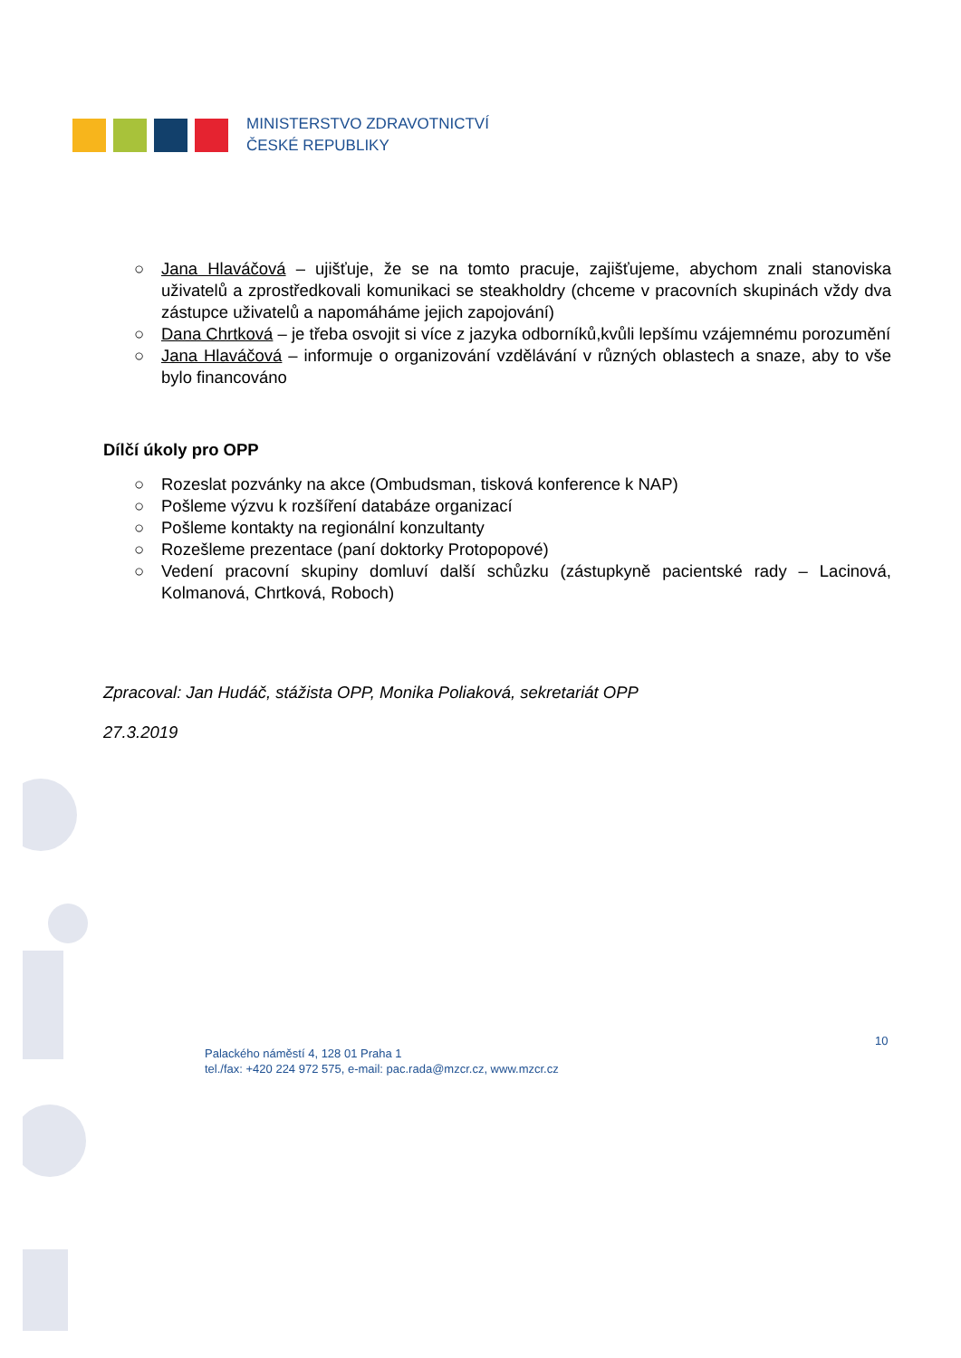MINISTERSTVO ZDRAVOTNICTVÍ
ČESKÉ REPUBLIKY
○ Jana Hlaváčová – ujišťuje, že se na tomto pracuje, zajišťujeme, abychom znali stanoviska uživatelů a zprostředkovali komunikaci se steakholdry (chceme v pracovních skupinách vždy dva zástupce uživatelů a napomáháme jejich zapojování)
○ Dana Chrtková – je třeba osvojit si více z jazyka odborníků,kvůli lepšímu vzájemnému porozumění
○ Jana Hlaváčová – informuje o organizování vzdělávání v různých oblastech a snaze, aby to vše bylo financováno
Dílčí úkoly pro OPP
○ Rozeslat pozvánky na akce (Ombudsman, tisková konference k NAP)
○ Pošleme výzvu k rozšíření databáze organizací
○ Pošleme kontakty na regionální konzultanty
○ Rozešleme prezentace (paní doktorky Protopopové)
○ Vedení pracovní skupiny domluví další schůzku (zástupkyně pacientské rady – Lacinová, Kolmanová, Chrtková, Roboch)
Zpracoval: Jan Hudáč, stážista OPP, Monika Poliaková, sekretariát OPP
27.3.2019
10
Palackého náměstí 4, 128 01 Praha 1
tel./fax: +420 224 972 575, e-mail: pac.rada@mzcr.cz, www.mzcr.cz